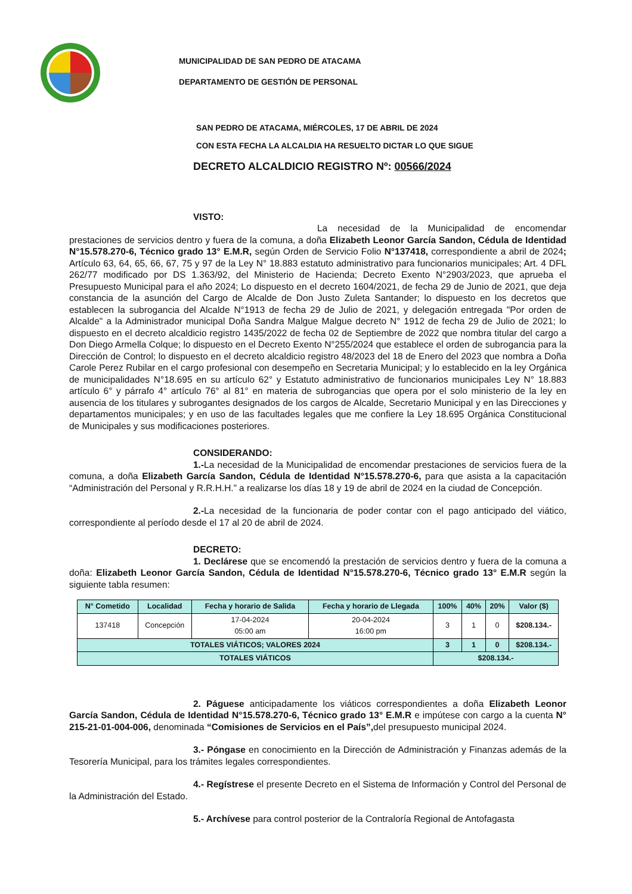MUNICIPALIDAD DE SAN PEDRO DE ATACAMA
DEPARTAMENTO DE GESTIÓN DE PERSONAL
SAN PEDRO DE ATACAMA, MIÉRCOLES, 17 DE ABRIL DE 2024
CON ESTA FECHA LA ALCALDIA HA RESUELTO DICTAR LO QUE SIGUE
DECRETO ALCALDICIO REGISTRO Nº: 00566/2024
VISTO:
La necesidad de la Municipalidad de encomendar prestaciones de servicios dentro y fuera de la comuna, a doña Elizabeth Leonor García Sandon, Cédula de Identidad N°15.578.270-6, Técnico grado 13° E.M.R, según Orden de Servicio Folio N°137418, correspondiente a abril de 2024; Artículo 63, 64, 65, 66, 67, 75 y 97 de la Ley N° 18.883 estatuto administrativo para funcionarios municipales; Art. 4 DFL 262/77 modificado por DS 1.363/92, del Ministerio de Hacienda; Decreto Exento N°2903/2023, que aprueba el Presupuesto Municipal para el año 2024; Lo dispuesto en el decreto 1604/2021, de fecha 29 de Junio de 2021, que deja constancia de la asunción del Cargo de Alcalde de Don Justo Zuleta Santander; lo dispuesto en los decretos que establecen la subrogancia del Alcalde N°1913 de fecha 29 de Julio de 2021, y delegación entregada "Por orden de Alcalde" a la Administrador municipal Doña Sandra Malgue Malgue decreto N° 1912 de fecha 29 de Julio de 2021; lo dispuesto en el decreto alcaldicio registro 1435/2022 de fecha 02 de Septiembre de 2022 que nombra titular del cargo a Don Diego Armella Colque; lo dispuesto en el Decreto Exento N°255/2024 que establece el orden de subrogancia para la Dirección de Control; lo dispuesto en el decreto alcaldicio registro 48/2023 del 18 de Enero del 2023 que nombra a Doña Carole Perez Rubilar en el cargo profesional con desempeño en Secretaria Municipal; y lo establecido en la ley Orgánica de municipalidades N°18.695 en su artículo 62° y Estatuto administrativo de funcionarios municipales Ley N° 18.883 artículo 6° y párrafo 4° artículo 76° al 81° en materia de subrogancias que opera por el solo ministerio de la ley en ausencia de los titulares y subrogantes designados de los cargos de Alcalde, Secretario Municipal y en las Direcciones y departamentos municipales; y en uso de las facultades legales que me confiere la Ley 18.695 Orgánica Constitucional de Municipales y sus modificaciones posteriores.
CONSIDERANDO:
1.-La necesidad de la Municipalidad de encomendar prestaciones de servicios fuera de la comuna, a doña Elizabeth García Sandon, Cédula de Identidad N°15.578.270-6, para que asista a la capacitación “Administración del Personal y R.R.H.H.” a realizarse los días 18 y 19 de abril de 2024 en la ciudad de Concepción.
2.-La necesidad de la funcionaria de poder contar con el pago anticipado del viático, correspondiente al período desde el 17 al 20 de abril de 2024.
DECRETO:
1. Declárese que se encomendó la prestación de servicios dentro y fuera de la comuna a doña: Elizabeth Leonor García Sandon, Cédula de Identidad N°15.578.270-6, Técnico grado 13° E.M.R según la siguiente tabla resumen:
| N° Cometido | Localidad | Fecha y horario de Salida | Fecha y horario de Llegada | 100% | 40% | 20% | Valor ($) |
| --- | --- | --- | --- | --- | --- | --- | --- |
| 137418 | Concepción | 17-04-2024 05:00 am | 20-04-2024 16:00 pm | 3 | 1 | 0 | $208.134.- |
| TOTALES VIÁTICOS; VALORES 2024 | | | | 3 | 1 | 0 | $208.134.- |
| TOTALES VIÁTICOS | | | | $208.134.- | | | |
2. Páguese anticipadamente los viáticos correspondientes a doña Elizabeth Leonor García Sandon, Cédula de Identidad N°15.578.270-6, Técnico grado 13° E.M.R e impútese con cargo a la cuenta N° 215-21-01-004-006, denominada “Comisiones de Servicios en el País”, del presupuesto municipal 2024.
3.- Póngase en conocimiento en la Dirección de Administración y Finanzas además de la Tesorería Municipal, para los trámites legales correspondientes.
4.- Regístrese el presente Decreto en el Sistema de Información y Control del Personal de la Administración del Estado.
5.- Archívese para control posterior de la Contraloría Regional de Antofagasta